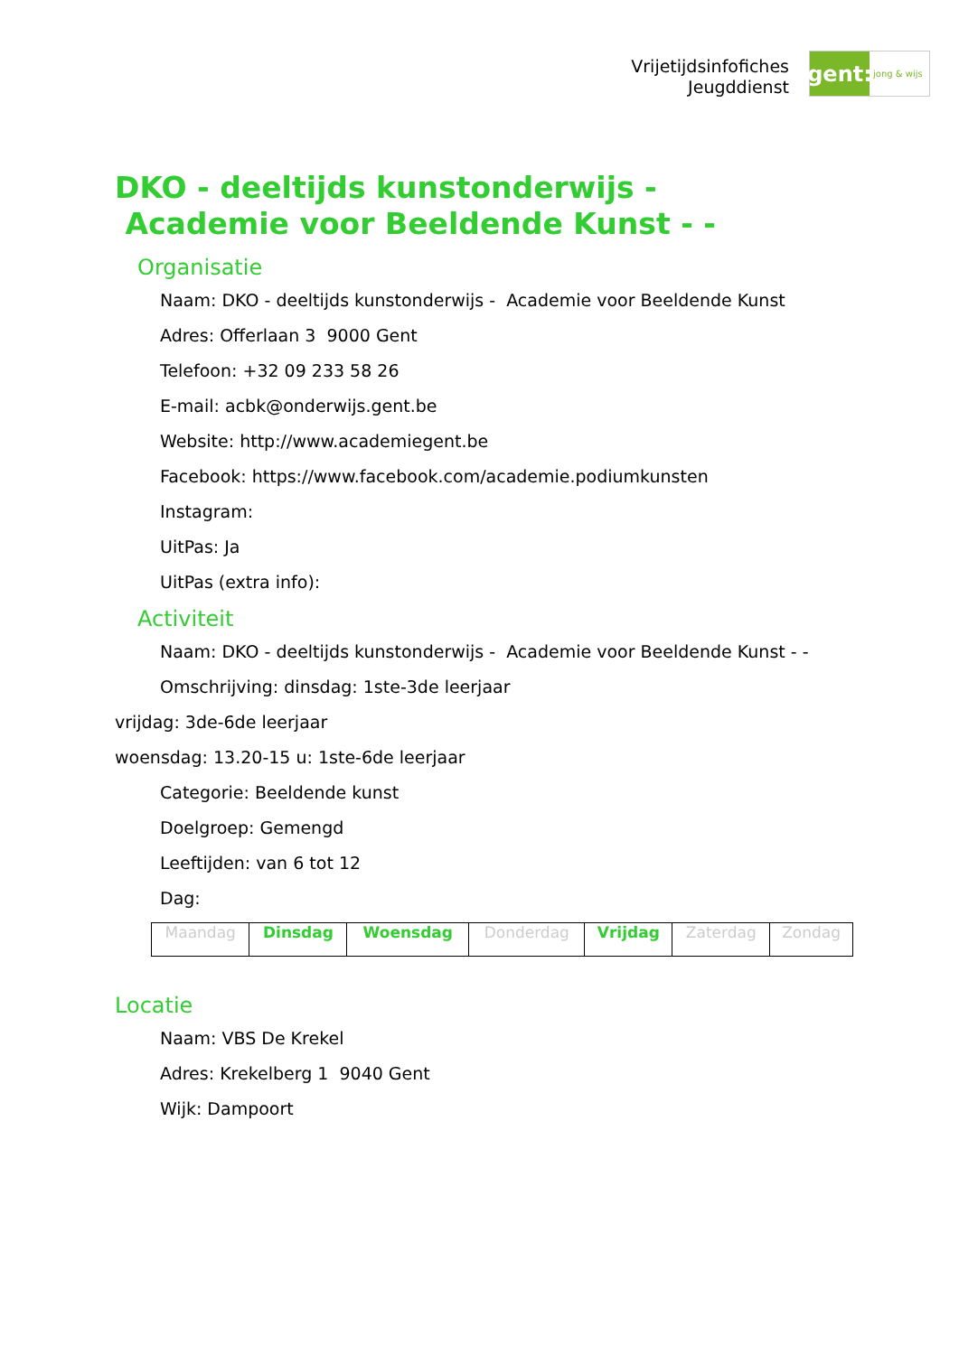Vrijetijdsinfofiches
Jeugddienst
gent:
jong & wijs
DKO - deeltijds kunstonderwijs - Academie voor Beeldende Kunst - -
Organisatie
Naam: DKO - deeltijds kunstonderwijs - Academie voor Beeldende Kunst
Adres: Offerlaan 3 9000 Gent
Telefoon: +32 09 233 58 26
E-mail: acbk@onderwijs.gent.be
Website: http://www.academiegent.be
Facebook: https://www.facebook.com/academie.podiumkunsten
Instagram:
UitPas: Ja
UitPas (extra info):
Activiteit
Naam: DKO - deeltijds kunstonderwijs - Academie voor Beeldende Kunst - -
Omschrijving: dinsdag: 1ste-3de leerjaar
vrijdag: 3de-6de leerjaar
woensdag: 13.20-15 u: 1ste-6de leerjaar
Categorie: Beeldende kunst
Doelgroep: Gemengd
Leeftijden: van 6 tot 12
Dag:
| Maandag | Dinsdag | Woensdag | Donderdag | Vrijdag | Zaterdag | Zondag |
Locatie
Naam: VBS De Krekel
Adres: Krekelberg 1 9040 Gent
Wijk: Dampoort